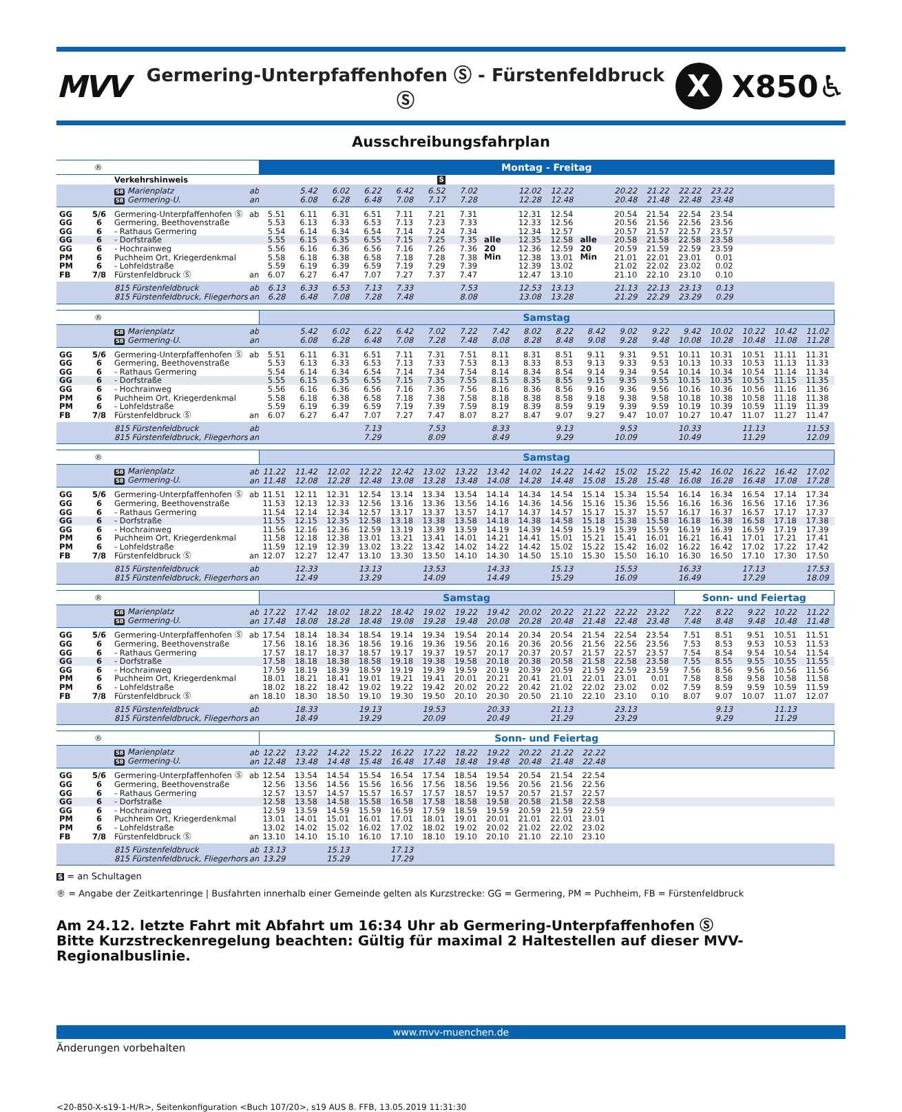MVV
Germering-Unterpfaffenhofen Ⓢ - Fürstenfeldbruck Ⓢ
X
X850♿
Ausschreibungsfahrplan
| ® | | | | Montag - Freitag | | | | | | | | | | | | | | | | | |
| | | Verkehrshinweis | | | | | | | S | | | | | | | | | | | | |
| | | S8 Marienplatz | ab | | 5.42 | 6.02 | 6.22 | 6.42 | 6.52 | 7.02 | | 12.02 | 12.22 | | 20.22 | 21.22 | 22.22 | 23.22 | | | |
| | | S8 Germering-U. | an | | 6.08 | 6.28 | 6.48 | 7.08 | 7.17 | 7.28 | | 12.28 | 12.48 | | 20.48 | 21.48 | 22.48 | 23.48 | | | |
| GG | 5/6 | Germering-Unterpfaffenhofen Ⓢ | ab | 5.51 | 6.11 | 6.31 | 6.51 | 7.11 | 7.21 | 7.31 | | 12.31 | 12.54 | | 20.54 | 21.54 | 22.54 | 23.54 | | | |
| GG | 6 | Germering, Beethovenstraße | | 5.53 | 6.13 | 6.33 | 6.53 | 7.13 | 7.23 | 7.33 | | 12.33 | 12.56 | | 20.56 | 21.56 | 22.56 | 23.56 | | | |
| GG | 6 | - Rathaus Germering | | 5.54 | 6.14 | 6.34 | 6.54 | 7.14 | 7.24 | 7.34 | | 12.34 | 12.57 | | 20.57 | 21.57 | 22.57 | 23.57 | | | |
| GG | 6 | - Dorfstraße | | 5.55 | 6.15 | 6.35 | 6.55 | 7.15 | 7.25 | 7.35 | alle | 12.35 | 12.58 | alle | 20.58 | 21.58 | 22.58 | 23.58 | | | |
| GG | 6 | - Hochrainweg | | 5.56 | 6.16 | 6.36 | 6.56 | 7.16 | 7.26 | 7.36 | 20 | 12.36 | 12.59 | 20 | 20.59 | 21.59 | 22.59 | 23.59 | | | |
| PM | 6 | Puchheim Ort, Kriegerdenkmal | | 5.58 | 6.18 | 6.38 | 6.58 | 7.18 | 7.28 | 7.38 | Min | 12.38 | 13.01 | Min | 21.01 | 22.01 | 23.01 | 0.01 | | | |
| PM | 6 | - Lohfeldstraße | | 5.59 | 6.19 | 6.39 | 6.59 | 7.19 | 7.29 | 7.39 | | 12.39 | 13.02 | | 21.02 | 22.02 | 23.02 | 0.02 | | | |
| FB | 7/8 | Fürstenfeldbruck Ⓢ | an | 6.07 | 6.27 | 6.47 | 7.07 | 7.27 | 7.37 | 7.47 | | 12.47 | 13.10 | | 21.10 | 22.10 | 23.10 | 0.10 | | | |
| | | 815 Fürstenfeldbruck | ab | 6.13 | 6.33 | 6.53 | 7.13 | 7.33 | | 7.53 | | 12.53 | 13.13 | | 21.13 | 22.13 | 23.13 | 0.13 | | | |
| | | 815 Fürstenfeldbruck, Fliegerhorst | an | 6.28 | 6.48 | 7.08 | 7.28 | 7.48 | | 8.08 | | 13.08 | 13.28 | | 21.29 | 22.29 | 23.29 | 0.29 | | | |
| ® | | | | Samstag | | | | | | | | | | | | | | | | | |
| | | S8 Marienplatz | ab | | 5.42 | 6.02 | 6.22 | 6.42 | 7.02 | 7.22 | 7.42 | 8.02 | 8.22 | 8.42 | 9.02 | 9.22 | 9.42 | 10.02 | 10.22 | 10.42 | 11.02 |
| | | S8 Germering-U. | an | | 6.08 | 6.28 | 6.48 | 7.08 | 7.28 | 7.48 | 8.08 | 8.28 | 8.48 | 9.08 | 9.28 | 9.48 | 10.08 | 10.28 | 10.48 | 11.08 | 11.28 |
| GG | 5/6 | Germering-Unterpfaffenhofen Ⓢ | ab | 5.51 | 6.11 | 6.31 | 6.51 | 7.11 | 7.31 | 7.51 | 8.11 | 8.31 | 8.51 | 9.11 | 9.31 | 9.51 | 10.11 | 10.31 | 10.51 | 11.11 | 11.31 |
| GG | 6 | Germering, Beethovenstraße | | 5.53 | 6.13 | 6.33 | 6.53 | 7.13 | 7.33 | 7.53 | 8.13 | 8.33 | 8.53 | 9.13 | 9.33 | 9.53 | 10.13 | 10.33 | 10.53 | 11.13 | 11.33 |
| GG | 6 | - Rathaus Germering | | 5.54 | 6.14 | 6.34 | 6.54 | 7.14 | 7.34 | 7.54 | 8.14 | 8.34 | 8.54 | 9.14 | 9.34 | 9.54 | 10.14 | 10.34 | 10.54 | 11.14 | 11.34 |
| GG | 6 | - Dorfstraße | | 5.55 | 6.15 | 6.35 | 6.55 | 7.15 | 7.35 | 7.55 | 8.15 | 8.35 | 8.55 | 9.15 | 9.35 | 9.55 | 10.15 | 10.35 | 10.55 | 11.15 | 11.35 |
| GG | 6 | - Hochrainweg | | 5.56 | 6.16 | 6.36 | 6.56 | 7.16 | 7.36 | 7.56 | 8.16 | 8.36 | 8.56 | 9.16 | 9.36 | 9.56 | 10.16 | 10.36 | 10.56 | 11.16 | 11.36 |
| PM | 6 | Puchheim Ort, Kriegerdenkmal | | 5.58 | 6.18 | 6.38 | 6.58 | 7.18 | 7.38 | 7.58 | 8.18 | 8.38 | 8.58 | 9.18 | 9.38 | 9.58 | 10.18 | 10.38 | 10.58 | 11.18 | 11.38 |
| PM | 6 | - Lohfeldstraße | | 5.59 | 6.19 | 6.39 | 6.59 | 7.19 | 7.39 | 7.59 | 8.19 | 8.39 | 8.59 | 9.19 | 9.39 | 9.59 | 10.19 | 10.39 | 10.59 | 11.19 | 11.39 |
| FB | 7/8 | Fürstenfeldbruck Ⓢ | an | 6.07 | 6.27 | 6.47 | 7.07 | 7.27 | 7.47 | 8.07 | 8.27 | 8.47 | 9.07 | 9.27 | 9.47 | 10.07 | 10.27 | 10.47 | 11.07 | 11.27 | 11.47 |
| | | 815 Fürstenfeldbruck | ab | | | | 7.13 | | 7.53 | | 8.33 | | 9.13 | | 9.53 | | 10.33 | | 11.13 | | 11.53 |
| | | 815 Fürstenfeldbruck, Fliegerhorst | an | | | | 7.29 | | 8.09 | | 8.49 | | 9.29 | | 10.09 | | 10.49 | | 11.29 | | 12.09 |
| ® | | | | Samstag | | | | | | | | | | | | | | | | | |
| | | S8 Marienplatz | ab | 11.22 | 11.42 | 12.02 | 12.22 | 12.42 | 13.02 | 13.22 | 13.42 | 14.02 | 14.22 | 14.42 | 15.02 | 15.22 | 15.42 | 16.02 | 16.22 | 16.42 | 17.02 |
| | | S8 Germering-U. | an | 11.48 | 12.08 | 12.28 | 12.48 | 13.08 | 13.28 | 13.48 | 14.08 | 14.28 | 14.48 | 15.08 | 15.28 | 15.48 | 16.08 | 16.28 | 16.48 | 17.08 | 17.28 |
| GG | 5/6 | Germering-Unterpfaffenhofen Ⓢ | ab | 11.51 | 12.11 | 12.31 | 12.54 | 13.14 | 13.34 | 13.54 | 14.14 | 14.34 | 14.54 | 15.14 | 15.34 | 15.54 | 16.14 | 16.34 | 16.54 | 17.14 | 17.34 |
| GG | 6 | Germering, Beethovenstraße | | 11.53 | 12.13 | 12.33 | 12.56 | 13.16 | 13.36 | 13.56 | 14.16 | 14.36 | 14.56 | 15.16 | 15.36 | 15.56 | 16.16 | 16.36 | 16.56 | 17.16 | 17.36 |
| GG | 6 | - Rathaus Germering | | 11.54 | 12.14 | 12.34 | 12.57 | 13.17 | 13.37 | 13.57 | 14.17 | 14.37 | 14.57 | 15.17 | 15.37 | 15.57 | 16.17 | 16.37 | 16.57 | 17.17 | 17.37 |
| GG | 6 | - Dorfstraße | | 11.55 | 12.15 | 12.35 | 12.58 | 13.18 | 13.38 | 13.58 | 14.18 | 14.38 | 14.58 | 15.18 | 15.38 | 15.58 | 16.18 | 16.38 | 16.58 | 17.18 | 17.38 |
| GG | 6 | - Hochrainweg | | 11.56 | 12.16 | 12.36 | 12.59 | 13.19 | 13.39 | 13.59 | 14.19 | 14.39 | 14.59 | 15.19 | 15.39 | 15.59 | 16.19 | 16.39 | 16.59 | 17.19 | 17.39 |
| PM | 6 | Puchheim Ort, Kriegerdenkmal | | 11.58 | 12.18 | 12.38 | 13.01 | 13.21 | 13.41 | 14.01 | 14.21 | 14.41 | 15.01 | 15.21 | 15.41 | 16.01 | 16.21 | 16.41 | 17.01 | 17.21 | 17.41 |
| PM | 6 | - Lohfeldstraße | | 11.59 | 12.19 | 12.39 | 13.02 | 13.22 | 13.42 | 14.02 | 14.22 | 14.42 | 15.02 | 15.22 | 15.42 | 16.02 | 16.22 | 16.42 | 17.02 | 17.22 | 17.42 |
| FB | 7/8 | Fürstenfeldbruck Ⓢ | an | 12.07 | 12.27 | 12.47 | 13.10 | 13.30 | 13.50 | 14.10 | 14.30 | 14.50 | 15.10 | 15.30 | 15.50 | 16.10 | 16.30 | 16.50 | 17.10 | 17.30 | 17.50 |
| | | 815 Fürstenfeldbruck | ab | | 12.33 | | 13.13 | | 13.53 | | 14.33 | | 15.13 | | 15.53 | | 16.33 | | 17.13 | | 17.53 |
| | | 815 Fürstenfeldbruck, Fliegerhorst | an | | 12.49 | | 13.29 | | 14.09 | | 14.49 | | 15.29 | | 16.09 | | 16.49 | | 17.29 | | 18.09 |
| ® | | | | Samstag | | | | | | | | | | | | | Sonn- und Feiertag | | | | |
| | | S8 Marienplatz | ab | 17.22 | 17.42 | 18.02 | 18.22 | 18.42 | 19.02 | 19.22 | 19.42 | 20.02 | 20.22 | 21.22 | 22.22 | 23.22 | 7.22 | 8.22 | 9.22 | 10.22 | 11.22 |
| | | S8 Germering-U. | an | 17.48 | 18.08 | 18.28 | 18.48 | 19.08 | 19.28 | 19.48 | 20.08 | 20.28 | 20.48 | 21.48 | 22.48 | 23.48 | 7.48 | 8.48 | 9.48 | 10.48 | 11.48 |
| GG | 5/6 | Germering-Unterpfaffenhofen Ⓢ | ab | 17.54 | 18.14 | 18.34 | 18.54 | 19.14 | 19.34 | 19.54 | 20.14 | 20.34 | 20.54 | 21.54 | 22.54 | 23.54 | 7.51 | 8.51 | 9.51 | 10.51 | 11.51 |
| GG | 6 | Germering, Beethovenstraße | | 17.56 | 18.16 | 18.36 | 18.56 | 19.16 | 19.36 | 19.56 | 20.16 | 20.36 | 20.56 | 21.56 | 22.56 | 23.56 | 7.53 | 8.53 | 9.53 | 10.53 | 11.53 |
| GG | 6 | - Rathaus Germering | | 17.57 | 18.17 | 18.37 | 18.57 | 19.17 | 19.37 | 19.57 | 20.17 | 20.37 | 20.57 | 21.57 | 22.57 | 23.57 | 7.54 | 8.54 | 9.54 | 10.54 | 11.54 |
| GG | 6 | - Dorfstraße | | 17.58 | 18.18 | 18.38 | 18.58 | 19.18 | 19.38 | 19.58 | 20.18 | 20.38 | 20.58 | 21.58 | 22.58 | 23.58 | 7.55 | 8.55 | 9.55 | 10.55 | 11.55 |
| GG | 6 | - Hochrainweg | | 17.59 | 18.19 | 18.39 | 18.59 | 19.19 | 19.39 | 19.59 | 20.19 | 20.39 | 20.59 | 21.59 | 22.59 | 23.59 | 7.56 | 8.56 | 9.56 | 10.56 | 11.56 |
| PM | 6 | Puchheim Ort, Kriegerdenkmal | | 18.01 | 18.21 | 18.41 | 19.01 | 19.21 | 19.41 | 20.01 | 20.21 | 20.41 | 21.01 | 22.01 | 23.01 | 0.01 | 7.58 | 8.58 | 9.58 | 10.58 | 11.58 |
| PM | 6 | - Lohfeldstraße | | 18.02 | 18.22 | 18.42 | 19.02 | 19.22 | 19.42 | 20.02 | 20.22 | 20.42 | 21.02 | 22.02 | 23.02 | 0.02 | 7.59 | 8.59 | 9.59 | 10.59 | 11.59 |
| FB | 7/8 | Fürstenfeldbruck Ⓢ | an | 18.10 | 18.30 | 18.50 | 19.10 | 19.30 | 19.50 | 20.10 | 20.30 | 20.50 | 21.10 | 22.10 | 23.10 | 0.10 | 8.07 | 9.07 | 10.07 | 11.07 | 12.07 |
| | | 815 Fürstenfeldbruck | ab | | 18.33 | | 19.13 | | 19.53 | | 20.33 | | 21.13 | | 23.13 | | | 9.13 | | 11.13 | |
| | | 815 Fürstenfeldbruck, Fliegerhorst | an | | 18.49 | | 19.29 | | 20.09 | | 20.49 | | 21.29 | | 23.29 | | | 9.29 | | 11.29 | |
| ® | | | | Sonn- und Feiertag | | | | | | | | | | | | | | | | | |
| | | S8 Marienplatz | ab | 12.22 | 13.22 | 14.22 | 15.22 | 16.22 | 17.22 | 18.22 | 19.22 | 20.22 | 21.22 | 22.22 | | | | | | | |
| | | S8 Germering-U. | an | 12.48 | 13.48 | 14.48 | 15.48 | 16.48 | 17.48 | 18.48 | 19.48 | 20.48 | 21.48 | 22.48 | | | | | | | |
| GG | 5/6 | Germering-Unterpfaffenhofen Ⓢ | ab | 12.54 | 13.54 | 14.54 | 15.54 | 16.54 | 17.54 | 18.54 | 19.54 | 20.54 | 21.54 | 22.54 | | | | | | | |
| GG | 6 | Germering, Beethovenstraße | | 12.56 | 13.56 | 14.56 | 15.56 | 16.56 | 17.56 | 18.56 | 19.56 | 20.56 | 21.56 | 22.56 | | | | | | | |
| GG | 6 | - Rathaus Germering | | 12.57 | 13.57 | 14.57 | 15.57 | 16.57 | 17.57 | 18.57 | 19.57 | 20.57 | 21.57 | 22.57 | | | | | | | |
| GG | 6 | - Dorfstraße | | 12.58 | 13.58 | 14.58 | 15.58 | 16.58 | 17.58 | 18.58 | 19.58 | 20.58 | 21.58 | 22.58 | | | | | | | |
| GG | 6 | - Hochrainweg | | 12.59 | 13.59 | 14.59 | 15.59 | 16.59 | 17.59 | 18.59 | 19.59 | 20.59 | 21.59 | 22.59 | | | | | | | |
| PM | 6 | Puchheim Ort, Kriegerdenkmal | | 13.01 | 14.01 | 15.01 | 16.01 | 17.01 | 18.01 | 19.01 | 20.01 | 21.01 | 22.01 | 23.01 | | | | | | | |
| PM | 6 | - Lohfeldstraße | | 13.02 | 14.02 | 15.02 | 16.02 | 17.02 | 18.02 | 19.02 | 20.02 | 21.02 | 22.02 | 23.02 | | | | | | | |
| FB | 7/8 | Fürstenfeldbruck Ⓢ | an | 13.10 | 14.10 | 15.10 | 16.10 | 17.10 | 18.10 | 19.10 | 20.10 | 21.10 | 22.10 | 23.10 | | | | | | | |
| | | 815 Fürstenfeldbruck | ab | 13.13 | | 15.13 | | 17.13 | | | | | | | | | | | | | |
| | | 815 Fürstenfeldbruck, Fliegerhorst | an | 13.29 | | 15.29 | | 17.29 | | | | | | | | | | | | | |
S = an Schultagen
® = Angabe der Zeitkartenringe | Busfahrten innerhalb einer Gemeinde gelten als Kurzstrecke: GG = Germering, PM = Puchheim, FB = Fürstenfeldbruck
Am 24.12. letzte Fahrt mit Abfahrt um 16:34 Uhr ab Germering-Unterpfaffenhofen Ⓢ
Bitte Kurzstreckenregelung beachten: Gültig für maximal 2 Haltestellen auf dieser MVV-Regionalbuslinie.
www.mvv-muenchen.de
Änderungen vorbehalten
<20-850-X-s19-1-H/R>, Seitenkonfiguration <Buch 107/20>, s19 AUS 8. FFB, 13.05.2019 11:31:30